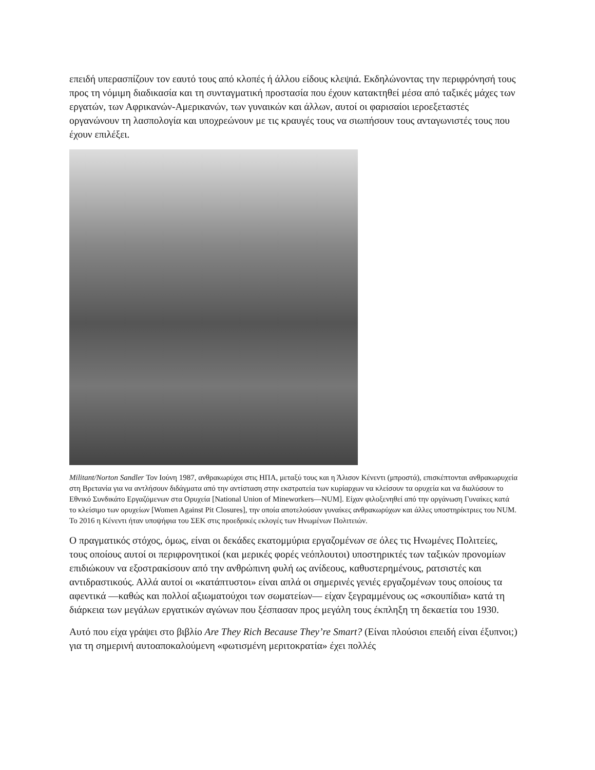επειδή υπερασπίζουν τον εαυτό τους από κλοπές ή άλλου είδους κλεψιά. Εκδηλώνοντας την περιφρόνησή τους προς τη νόμιμη διαδικασία και τη συνταγματική προστασία που έχουν κατακτηθεί μέσα από ταξικές μάχες των εργατών, των Αφρικανών-Αμερικανών, των γυναικών και άλλων, αυτοί οι φαρισαίοι ιεροεξεταστές οργανώνουν τη λασπολογία και υποχρεώνουν με τις κραυγές τους να σιωπήσουν τους ανταγωνιστές τους που έχουν επιλέξει.
Militant/Norton Sandler Τον Ιούνη 1987, ανθρακωρύχοι στις ΗΠΑ, μεταξύ τους και η Άλισον Κένεντι (μπροστά), επισκέπτονται ανθρακωρυχεία στη Βρετανία για να αντλήσουν διδάγματα από την αντίσταση στην εκστρατεία των κυρίαρχων να κλείσουν τα ορυχεία και να διαλύσουν το Εθνικό Συνδικάτο Εργαζόμενων στα Ορυχεία [National Union of Mineworkers—NUM]. Είχαν φιλοξενηθεί από την οργάνωση Γυναίκες κατά το κλείσιμο των ορυχείων [Women Against Pit Closures], την οποία αποτελούσαν γυναίκες ανθρακωρύχων και άλλες υποστηρίκτριες του NUM. Το 2016 η Κένεντι ήταν υποψήφια του ΣΕΚ στις προεδρικές εκλογές των Ηνωμένων Πολιτειών.
Ο πραγματικός στόχος, όμως, είναι οι δεκάδες εκατομμύρια εργαζομένων σε όλες τις Ηνωμένες Πολιτείες, τους οποίους αυτοί οι περιφρονητικοί (και μερικές φορές νεόπλουτοι) υποστηρικτές των ταξικών προνομίων επιδιώκουν να εξοστρακίσουν από την ανθρώπινη φυλή ως ανίδεους, καθυστερημένους, ρατσιστές και αντιδραστικούς. Αλλά αυτοί οι «κατάπτυστοι» είναι απλά οι σημερινές γενιές εργαζομένων τους οποίους τα αφεντικά —καθώς και πολλοί αξιωματούχοι των σωματείων— είχαν ξεγραμμένους ως «σκουπίδια» κατά τη διάρκεια των μεγάλων εργατικών αγώνων που ξέσπασαν προς μεγάλη τους έκπληξη τη δεκαετία του 1930.
Αυτό που είχα γράψει στο βιβλίο Are They Rich Because They’re Smart? (Είναι πλούσιοι επειδή είναι έξυπνοι;) για τη σημερινή αυτοαποκαλούμενη «φωτισμένη μεριτοκρατία» έχει πολλές